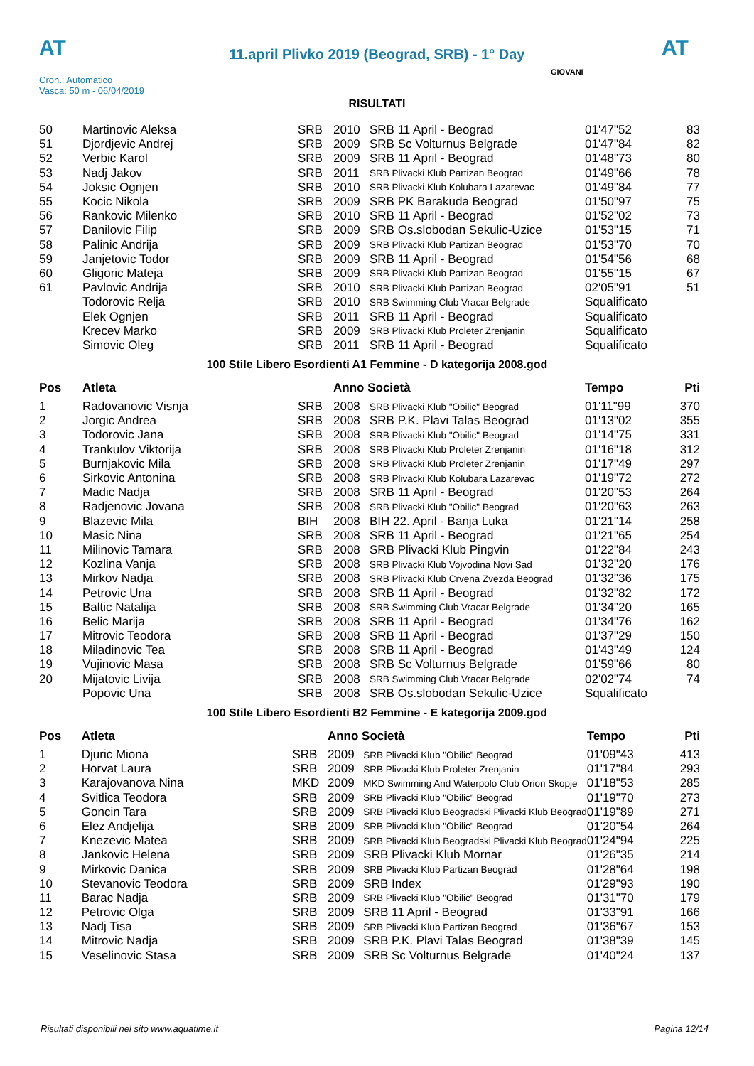AT
11.april Plivko 2019 (Beograd, SRB) - 1° Day
AT
Cron.: Automatico
Vasca: 50 m - 06/04/2019
GIOVANI
RISULTATI
| 50 | Martinovic Aleksa | SRB | 2010 | SRB 11 April - Beograd | 01'47"52 | 83 |
| 51 | Djordjevic Andrej | SRB | 2009 | SRB Sc Volturnus Belgrade | 01'47"84 | 82 |
| 52 | Verbic Karol | SRB | 2009 | SRB 11 April - Beograd | 01'48"73 | 80 |
| 53 | Nadj Jakov | SRB | 2011 | SRB Plivacki Klub Partizan Beograd | 01'49"66 | 78 |
| 54 | Joksic Ognjen | SRB | 2010 | SRB Plivacki Klub Kolubara Lazarevac | 01'49"84 | 77 |
| 55 | Kocic Nikola | SRB | 2009 | SRB PK Barakuda Beograd | 01'50"97 | 75 |
| 56 | Rankovic Milenko | SRB | 2010 | SRB 11 April - Beograd | 01'52"02 | 73 |
| 57 | Danilovic Filip | SRB | 2009 | SRB Os.slobodan Sekulic-Uzice | 01'53"15 | 71 |
| 58 | Palinic Andrija | SRB | 2009 | SRB Plivacki Klub Partizan Beograd | 01'53"70 | 70 |
| 59 | Janjetovic Todor | SRB | 2009 | SRB 11 April - Beograd | 01'54"56 | 68 |
| 60 | Gligoric Mateja | SRB | 2009 | SRB Plivacki Klub Partizan Beograd | 01'55"15 | 67 |
| 61 | Pavlovic Andrija | SRB | 2010 | SRB Plivacki Klub Partizan Beograd | 02'05"91 | 51 |
| | Todorovic Relja | SRB | 2010 | SRB Swimming Club Vracar Belgrade | Squalificato | |
| | Elek Ognjen | SRB | 2011 | SRB 11 April - Beograd | Squalificato | |
| | Krecev Marko | SRB | 2009 | SRB Plivacki Klub Proleter Zrenjanin | Squalificato | |
| | Simovic Oleg | SRB | 2011 | SRB 11 April - Beograd | Squalificato | |
100 Stile Libero Esordienti A1 Femmine - D kategorija 2008.god
| Pos | Atleta | | Anno Società | | Tempo | Pti |
| --- | --- | --- | --- | --- | --- | --- |
| 1 | Radovanovic Visnja | SRB | 2008 | SRB Plivacki Klub "Obilic" Beograd | 01'11"99 | 370 |
| 2 | Jorgic Andrea | SRB | 2008 | SRB P.K. Plavi Talas Beograd | 01'13"02 | 355 |
| 3 | Todorovic Jana | SRB | 2008 | SRB Plivacki Klub "Obilic" Beograd | 01'14"75 | 331 |
| 4 | Trankulov Viktorija | SRB | 2008 | SRB Plivacki Klub Proleter Zrenjanin | 01'16"18 | 312 |
| 5 | Burnjakovic Mila | SRB | 2008 | SRB Plivacki Klub Proleter Zrenjanin | 01'17"49 | 297 |
| 6 | Sirkovic Antonina | SRB | 2008 | SRB Plivacki Klub Kolubara Lazarevac | 01'19"72 | 272 |
| 7 | Madic Nadja | SRB | 2008 | SRB 11 April - Beograd | 01'20"53 | 264 |
| 8 | Radjenovic Jovana | SRB | 2008 | SRB Plivacki Klub "Obilic" Beograd | 01'20"63 | 263 |
| 9 | Blazevic Mila | BIH | 2008 | BIH 22. April - Banja Luka | 01'21"14 | 258 |
| 10 | Masic Nina | SRB | 2008 | SRB 11 April - Beograd | 01'21"65 | 254 |
| 11 | Milinovic Tamara | SRB | 2008 | SRB Plivacki Klub Pingvin | 01'22"84 | 243 |
| 12 | Kozlina Vanja | SRB | 2008 | SRB Plivacki Klub Vojvodina Novi Sad | 01'32"20 | 176 |
| 13 | Mirkov Nadja | SRB | 2008 | SRB Plivacki Klub Crvena Zvezda Beograd | 01'32"36 | 175 |
| 14 | Petrovic Una | SRB | 2008 | SRB 11 April - Beograd | 01'32"82 | 172 |
| 15 | Baltic Natalija | SRB | 2008 | SRB Swimming Club Vracar Belgrade | 01'34"20 | 165 |
| 16 | Belic Marija | SRB | 2008 | SRB 11 April - Beograd | 01'34"76 | 162 |
| 17 | Mitrovic Teodora | SRB | 2008 | SRB 11 April - Beograd | 01'37"29 | 150 |
| 18 | Miladinovic Tea | SRB | 2008 | SRB 11 April - Beograd | 01'43"49 | 124 |
| 19 | Vujinovic Masa | SRB | 2008 | SRB Sc Volturnus Belgrade | 01'59"66 | 80 |
| 20 | Mijatovic Livija | SRB | 2008 | SRB Swimming Club Vracar Belgrade | 02'02"74 | 74 |
| | Popovic Una | SRB | 2008 | SRB Os.slobodan Sekulic-Uzice | Squalificato | |
100 Stile Libero Esordienti B2 Femmine - E kategorija 2009.god
| Pos | Atleta | | Anno Società | | Tempo | Pti |
| --- | --- | --- | --- | --- | --- | --- |
| 1 | Djuric Miona | SRB | 2009 | SRB Plivacki Klub "Obilic" Beograd | 01'09"43 | 413 |
| 2 | Horvat Laura | SRB | 2009 | SRB Plivacki Klub Proleter Zrenjanin | 01'17"84 | 293 |
| 3 | Karajovanova Nina | MKD | 2009 | MKD Swimming And Waterpolo Club Orion Skopje | 01'18"53 | 285 |
| 4 | Svitlica Teodora | SRB | 2009 | SRB Plivacki Klub "Obilic" Beograd | 01'19"70 | 273 |
| 5 | Goncin Tara | SRB | 2009 | SRB Plivacki Klub Beogradski Plivacki Klub Beograd | 01'19"89 | 271 |
| 6 | Elez Andjelija | SRB | 2009 | SRB Plivacki Klub "Obilic" Beograd | 01'20"54 | 264 |
| 7 | Knezevic Matea | SRB | 2009 | SRB Plivacki Klub Beogradski Plivacki Klub Beograd | 01'24"94 | 225 |
| 8 | Jankovic Helena | SRB | 2009 | SRB Plivacki Klub Mornar | 01'26"35 | 214 |
| 9 | Mirkovic Danica | SRB | 2009 | SRB Plivacki Klub Partizan Beograd | 01'28"64 | 198 |
| 10 | Stevanovic Teodora | SRB | 2009 | SRB Index | 01'29"93 | 190 |
| 11 | Barac Nadja | SRB | 2009 | SRB Plivacki Klub "Obilic" Beograd | 01'31"70 | 179 |
| 12 | Petrovic Olga | SRB | 2009 | SRB 11 April - Beograd | 01'33"91 | 166 |
| 13 | Nadj Tisa | SRB | 2009 | SRB Plivacki Klub Partizan Beograd | 01'36"67 | 153 |
| 14 | Mitrovic Nadja | SRB | 2009 | SRB P.K. Plavi Talas Beograd | 01'38"39 | 145 |
| 15 | Veselinovic Stasa | SRB | 2009 | SRB Sc Volturnus Belgrade | 01'40"24 | 137 |
Risultati disponibili nel sito www.aquatime.it Pagina 12/14